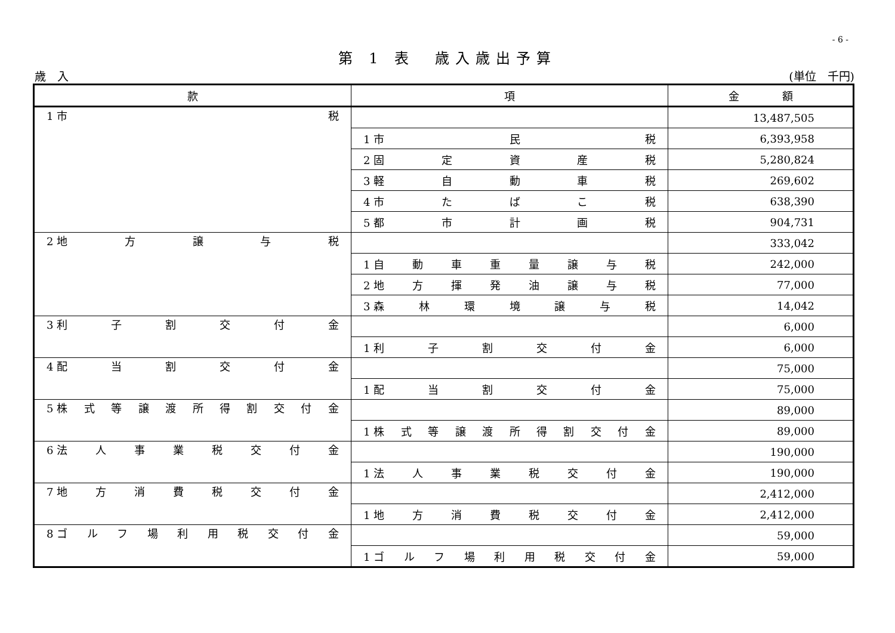- 6 -
第 1 表　歳入歳出予算
歳　入 (単位　千円)
| 款 | 項 | 金 額 |
| --- | --- | --- |
| 1 市 税 | | 13,487,505 |
| | 1 市 民 税 | 6,393,958 |
| | 2 固 定 資 産 税 | 5,280,824 |
| | 3 軽 自 動 車 税 | 269,602 |
| | 4 市 た ば こ 税 | 638,390 |
| | 5 都 市 計 画 税 | 904,731 |
| 2 地 方 譲 与 税 | | 333,042 |
| | 1 自 動 車 重 量 譲 与 税 | 242,000 |
| | 2 地 方 揮 発 油 譲 与 税 | 77,000 |
| | 3 森 林 環 境 譲 与 税 | 14,042 |
| 3 利 子 割 交 付 金 | | 6,000 |
| | 1 利 子 割 交 付 金 | 6,000 |
| 4 配 当 割 交 付 金 | | 75,000 |
| | 1 配 当 割 交 付 金 | 75,000 |
| 5 株 式 等 譲 渡 所 得 割 交 付 金 | | 89,000 |
| | 1 株 式 等 譲 渡 所 得 割 交 付 金 | 89,000 |
| 6 法 人 事 業 税 交 付 金 | | 190,000 |
| | 1 法 人 事 業 税 交 付 金 | 190,000 |
| 7 地 方 消 費 税 交 付 金 | | 2,412,000 |
| | 1 地 方 消 費 税 交 付 金 | 2,412,000 |
| 8 ゴ ル フ 場 利 用 税 交 付 金 | | 59,000 |
| | 1 ゴ ル フ 場 利 用 税 交 付 金 | 59,000 |